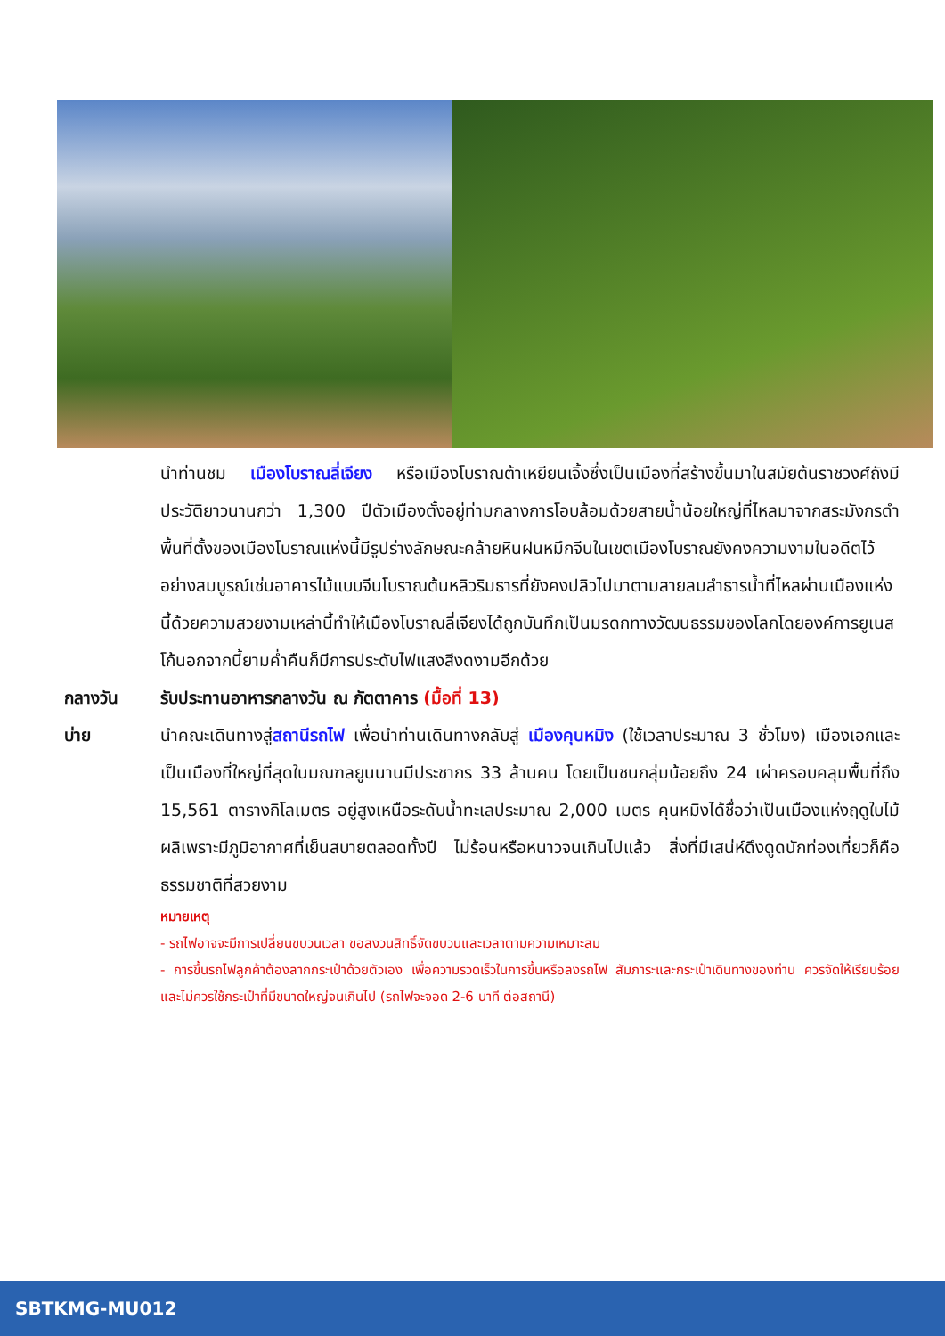นำท่านชม เมืองโบราณลี่เจียง หรือเมืองโบราณต้าเหยียนเจิ้งซึ่งเป็นเมืองที่สร้างขึ้นมาในสมัยต้นราชวงศ์ถังมีประวัติยาวนานกว่า 1,300 ปีตัวเมืองตั้งอยู่ท่ามกลางการโอบล้อมด้วยสายน้ำน้อยใหญ่ที่ไหลมาจากสระมังกรดำพื้นที่ตั้งของเมืองโบราณแห่งนี้มีรูปร่างลักษณะคล้ายหินฝนหมึกจีนในเขตเมืองโบราณยังคงความงามในอดีตไว้อย่างสมบูรณ์เช่นอาคารไม้แบบจีนโบราณต้นหลิวริมธารที่ยังคงปลิวไปมาตามสายลมลำธารน้ำที่ไหลผ่านเมืองแห่งนี้ด้วยความสวยงามเหล่านี้ทำให้เมืองโบราณลี่เจียงได้ถูกบันทึกเป็นมรดกทางวัฒนธรรมของโลกโดยองค์การยูเนสโก้นอกจากนี้ยามค่ำคืนก็มีการประดับไฟแสงสีงดงามอีกด้วย
กลางวัน รับประทานอาหารกลางวัน ณ ภัตตาคาร (มื้อที่ 13)
บ่าย นำคณะเดินทางสู่สถานีรถไฟ เพื่อนำท่านเดินทางกลับสู่ เมืองคุนหมิง (ใช้เวลาประมาณ 3 ชั่วโมง) เมืองเอกและเป็นเมืองที่ใหญ่ที่สุดในมณฑลยูนนานมีประชากร 33 ล้านคน โดยเป็นชนกลุ่มน้อยถึง 24 เผ่าครอบคลุมพื้นที่ถึง 15,561 ตารางกิโลเมตร อยู่สูงเหนือระดับน้ำทะเลประมาณ 2,000 เมตร คุนหมิงได้ชื่อว่าเป็นเมืองแห่งฤดูใบไม้ผลิเพราะมีภูมิอากาศที่เย็นสบายตลอดทั้งปี ไม่ร้อนหรือหนาวจนเกินไปแล้ว สิ่งที่มีเสน่ห์ดึงดูดนักท่องเที่ยวก็คือธรรมชาติที่สวยงาม
หมายเหตุ
- รถไฟอาจจะมีการเปลี่ยนขบวนเวลา ขอสงวนสิทธิ์จัดขบวนและเวลาตามความเหมาะสม
- การขึ้นรถไฟลูกค้าต้องลากกระเป๋าด้วยตัวเอง เพื่อความรวดเร็วในการขึ้นหรือลงรถไฟ สัมภาระและกระเป๋าเดินทางของท่าน ควรจัดให้เรียบร้อยและไม่ควรใช้กระเป๋าที่มีขนาดใหญ่จนเกินไป (รถไฟจะจอด 2-6 นาที ต่อสถานี)
SBTKMG-MU012